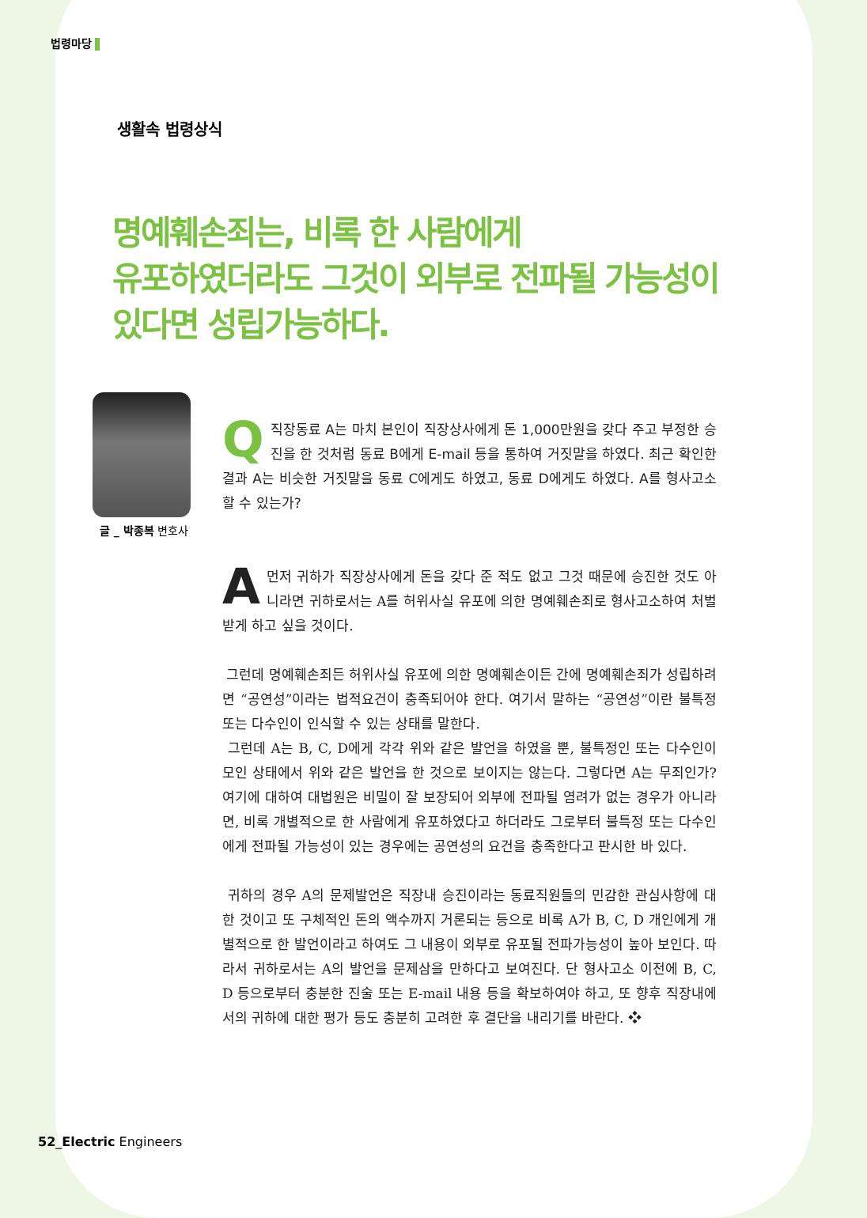법령마당
생활속 법령상식
명예훼손죄는, 비록 한 사람에게
유포하였더라도 그것이 외부로 전파될 가능성이
있다면 성립가능하다.
글 _ 박종복 변호사
Q직장동료 A는 마치 본인이 직장상사에게 돈 1,000만원을 갖다 주고 부정한 승진을 한 것처럼 동료 B에게 E-mail 등을 통하여 거짓말을 하였다. 최근 확인한 결과 A는 비슷한 거짓말을 동료 C에게도 하였고, 동료 D에게도 하였다. A를 형사고소 할 수 있는가?
A먼저 귀하가 직장상사에게 돈을 갖다 준 적도 없고 그것 때문에 승진한 것도 아니라면 귀하로서는 A를 허위사실 유포에 의한 명예훼손죄로 형사고소하여 처벌받게 하고 싶을 것이다.
그런데 명예훼손죄든 허위사실 유포에 의한 명예훼손이든 간에 명예훼손죄가 성립하려면 “공연성”이라는 법적요건이 충족되어야 한다. 여기서 말하는 “공연성”이란 불특정 또는 다수인이 인식할 수 있는 상태를 말한다.
그런데 A는 B, C, D에게 각각 위와 같은 발언을 하였을 뿐, 불특정인 또는 다수인이 모인 상태에서 위와 같은 발언을 한 것으로 보이지는 않는다. 그렇다면 A는 무죄인가? 여기에 대하여 대법원은 비밀이 잘 보장되어 외부에 전파될 염려가 없는 경우가 아니라면, 비록 개별적으로 한 사람에게 유포하였다고 하더라도 그로부터 불특정 또는 다수인에게 전파될 가능성이 있는 경우에는 공연성의 요건을 충족한다고 판시한 바 있다.
귀하의 경우 A의 문제발언은 직장내 승진이라는 동료직원들의 민감한 관심사항에 대한 것이고 또 구체적인 돈의 액수까지 거론되는 등으로 비록 A가 B, C, D 개인에게 개별적으로 한 발언이라고 하여도 그 내용이 외부로 유포될 전파가능성이 높아 보인다. 따라서 귀하로서는 A의 발언을 문제삼을 만하다고 보여진다. 단 형사고소 이전에 B, C, D 등으로부터 충분한 진술 또는 E-mail 내용 등을 확보하여야 하고, 또 향후 직장내에서의 귀하에 대한 평가 등도 충분히 고려한 후 결단을 내리기를 바란다. ❖
52_Electric Engineers